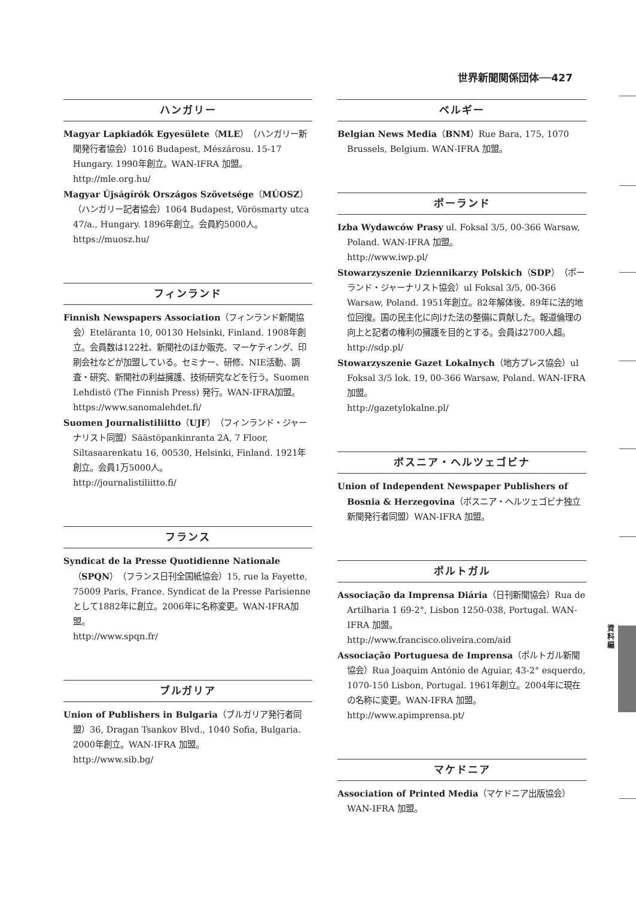世界新聞関係団体──427
ハンガリー
Magyar Lapkiadók Egyesülete（MLE）（ハンガリー新聞発行者協会）1016 Budapest, Mészárosu. 15-17 Hungary. 1990年創立。WAN-IFRA 加盟。
http://mle.org.hu/
Magyar Újságírók Országos Szövetsége（MÚOSZ）（ハンガリー記者協会）1064 Budapest, Vörösmarty utca 47/a., Hungary. 1896年創立。会員約5000人。
https://muosz.hu/
フィンランド
Finnish Newspapers Association（フィンランド新聞協会）Eteläranta 10, 00130 Helsinki, Finland. 1908年創立。会員数は122社、新聞社のほか販売、マーケティング、印刷会社などが加盟している。セミナー、研修、NIE活動、調査・研究、新聞社の利益擁護、技術研究などを行う。Suomen Lehdistö (The Finnish Press) 発行。WAN-IFRA加盟。
https://www.sanomalehdet.fi/
Suomen Journalistiliitto（UJF）（フィンランド・ジャーナリスト同盟）Säästöpankinranta 2A, 7 Floor, Siltasaarenkatu 16, 00530, Helsinki, Finland. 1921年創立。会員1万5000人。
http://journalistiliitto.fi/
フランス
Syndicat de la Presse Quotidienne Nationale（SPQN）（フランス日刊全国紙協会）15, rue la Fayette, 75009 Paris, France. Syndicat de la Presse Parisienne として1882年に創立。2006年に名称変更。WAN-IFRA加盟。
http://www.spqn.fr/
ブルガリア
Union of Publishers in Bulgaria（ブルガリア発行者同盟）36, Dragan Tsankov Blvd., 1040 Sofia, Bulgaria. 2000年創立。WAN-IFRA 加盟。
http://www.sib.bg/
ベルギー
Belgian News Media（BNM）Rue Bara, 175, 1070 Brussels, Belgium. WAN-IFRA 加盟。
ポーランド
Izba Wydawców Prasy ul. Foksal 3/5, 00-366 Warsaw, Poland. WAN-IFRA 加盟。
http://www.iwp.pl/
Stowarzyszenie Dziennikarzy Polskich（SDP）（ポーランド・ジャーナリスト協会）ul Foksal 3/5, 00-366 Warsaw, Poland. 1951年創立。82年解体後、89年に法的地位回復。国の民主化に向けた法の整備に貢献した。報道倫理の向上と記者の権利の擁護を目的とする。会員は2700人超。
http://sdp.pl/
Stowarzyszenie Gazet Lokalnych（地方プレス協会）ul Foksal 3/5 lok. 19, 00-366 Warsaw, Poland. WAN-IFRA 加盟。
http://gazetylokalne.pl/
ボスニア・ヘルツェゴビナ
Union of Independent Newspaper Publishers of Bosnia & Herzegovina（ボスニア・ヘルツェゴビナ独立新聞発行者同盟）WAN-IFRA 加盟。
ポルトガル
Associação da Imprensa Diária（日刊新聞協会）Rua de Artilharia 1 69-2°, Lisbon 1250-038, Portugal. WAN-IFRA 加盟。
http://www.francisco.oliveira.com/aid
Associação Portuguesa de Imprensa（ポルトガル新聞協会）Rua Joaquim António de Aguiar, 43-2° esquerdo, 1070-150 Lisbon, Portugal. 1961年創立。2004年に現在の名称に変更。WAN-IFRA 加盟。
http://www.apimprensa.pt/
マケドニア
Association of Printed Media（マケドニア出版協会）WAN-IFRA 加盟。
資料編